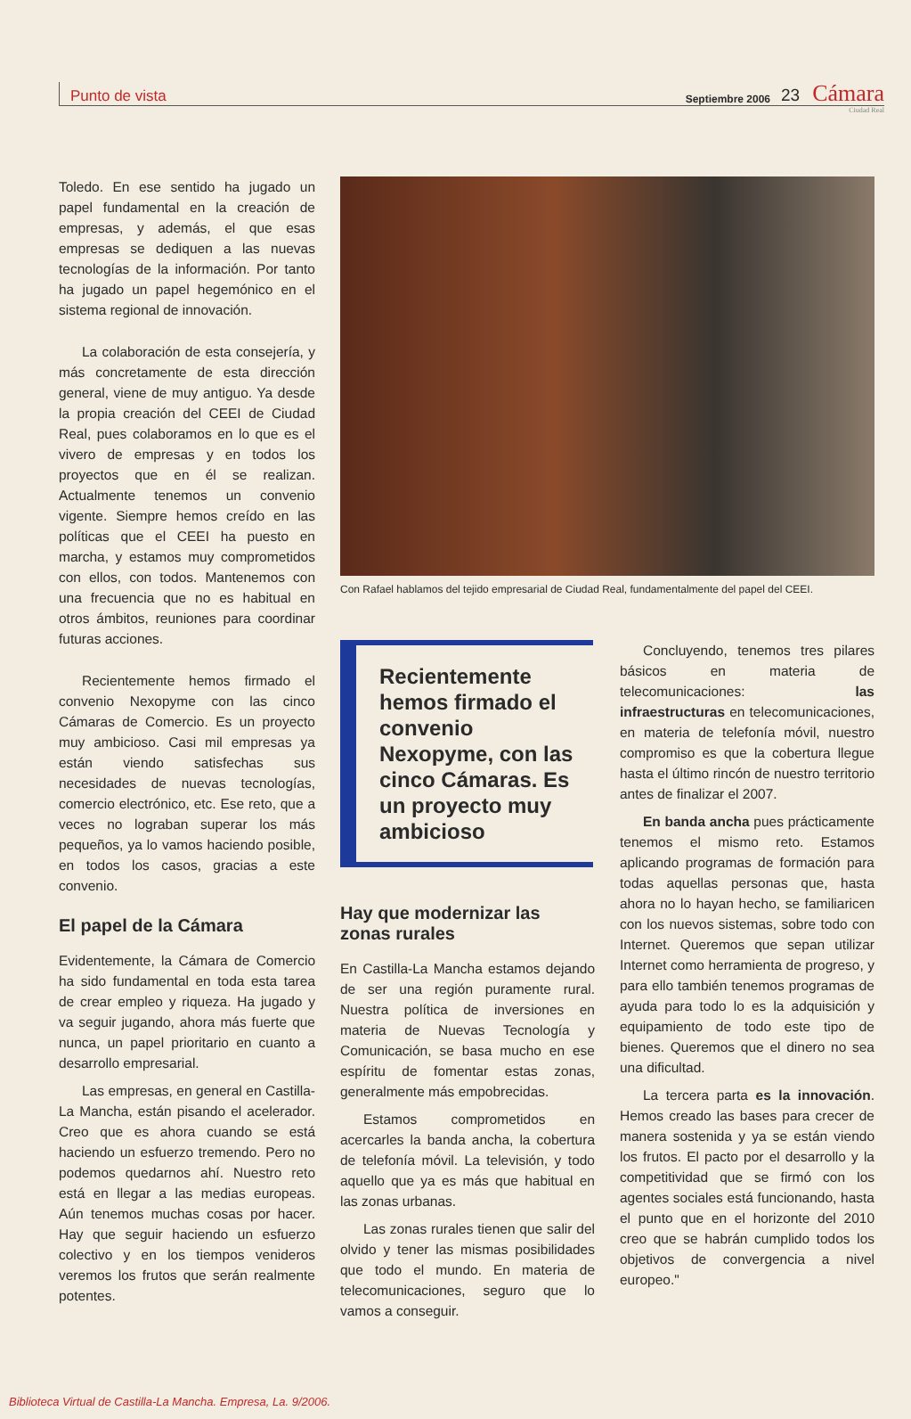Punto de vista Septiembre 2006 23 Cámara
Ciudad Real
Toledo. En ese sentido ha jugado un papel fundamental en la creación de empresas, y además, el que esas empresas se dediquen a las nuevas tecnologías de la información. Por tanto ha jugado un papel hegemónico en el sistema regional de innovación.
La colaboración de esta consejería, y más concretamente de esta dirección general, viene de muy antiguo. Ya desde la propia creación del CEEI de Ciudad Real, pues colaboramos en lo que es el vivero de empresas y en todos los proyectos que en él se realizan. Actualmente tenemos un convenio vigente. Siempre hemos creído en las políticas que el CEEI ha puesto en marcha, y estamos muy comprometidos con ellos, con todos. Mantenemos con una frecuencia que no es habitual en otros ámbitos, reuniones para coordinar futuras acciones.
Recientemente hemos firmado el convenio Nexopyme con las cinco Cámaras de Comercio. Es un proyecto muy ambicioso. Casi mil empresas ya están viendo satisfechas sus necesidades de nuevas tecnologías, comercio electrónico, etc. Ese reto, que a veces no lograban superar los más pequeños, ya lo vamos haciendo posible, en todos los casos, gracias a este convenio.
El papel de la Cámara
Evidentemente, la Cámara de Comercio ha sido fundamental en toda esta tarea de crear empleo y riqueza. Ha jugado y va seguir jugando, ahora más fuerte que nunca, un papel prioritario en cuanto a desarrollo empresarial.
Las empresas, en general en Castilla-La Mancha, están pisando el acelerador. Creo que es ahora cuando se está haciendo un esfuerzo tremendo. Pero no podemos quedarnos ahí. Nuestro reto está en llegar a las medias europeas. Aún tenemos muchas cosas por hacer. Hay que seguir haciendo un esfuerzo colectivo y en los tiempos venideros veremos los frutos que serán realmente potentes.
Con Rafael hablamos del tejido empresarial de Ciudad Real, fundamentalmente del papel del CEEI.
Recientemente hemos firmado el convenio Nexopyme, con las cinco Cámaras. Es un proyecto muy ambicioso
Hay que modernizar las zonas rurales
En Castilla-La Mancha estamos dejando de ser una región puramente rural. Nuestra política de inversiones en materia de Nuevas Tecnología y Comunicación, se basa mucho en ese espíritu de fomentar estas zonas, generalmente más empobrecidas.
Estamos comprometidos en acercarles la banda ancha, la cobertura de telefonía móvil. La televisión, y todo aquello que ya es más que habitual en las zonas urbanas.
Las zonas rurales tienen que salir del olvido y tener las mismas posibilidades que todo el mundo. En materia de telecomunicaciones, seguro que lo vamos a conseguir.
Concluyendo, tenemos tres pilares básicos en materia de telecomunicaciones: las infraestructuras en telecomunicaciones, en materia de telefonía móvil, nuestro compromiso es que la cobertura llegue hasta el último rincón de nuestro territorio antes de finalizar el 2007.
En banda ancha pues prácticamente tenemos el mismo reto. Estamos aplicando programas de formación para todas aquellas personas que, hasta ahora no lo hayan hecho, se familiaricen con los nuevos sistemas, sobre todo con Internet. Queremos que sepan utilizar Internet como herramienta de progreso, y para ello también tenemos programas de ayuda para todo lo es la adquisición y equipamiento de todo este tipo de bienes. Queremos que el dinero no sea una dificultad.
La tercera parta es la innovación. Hemos creado las bases para crecer de manera sostenida y ya se están viendo los frutos. El pacto por el desarrollo y la competitividad que se firmó con los agentes sociales está funcionando, hasta el punto que en el horizonte del 2010 creo que se habrán cumplido todos los objetivos de convergencia a nivel europeo."
Biblioteca Virtual de Castilla-La Mancha. Empresa, La. 9/2006.